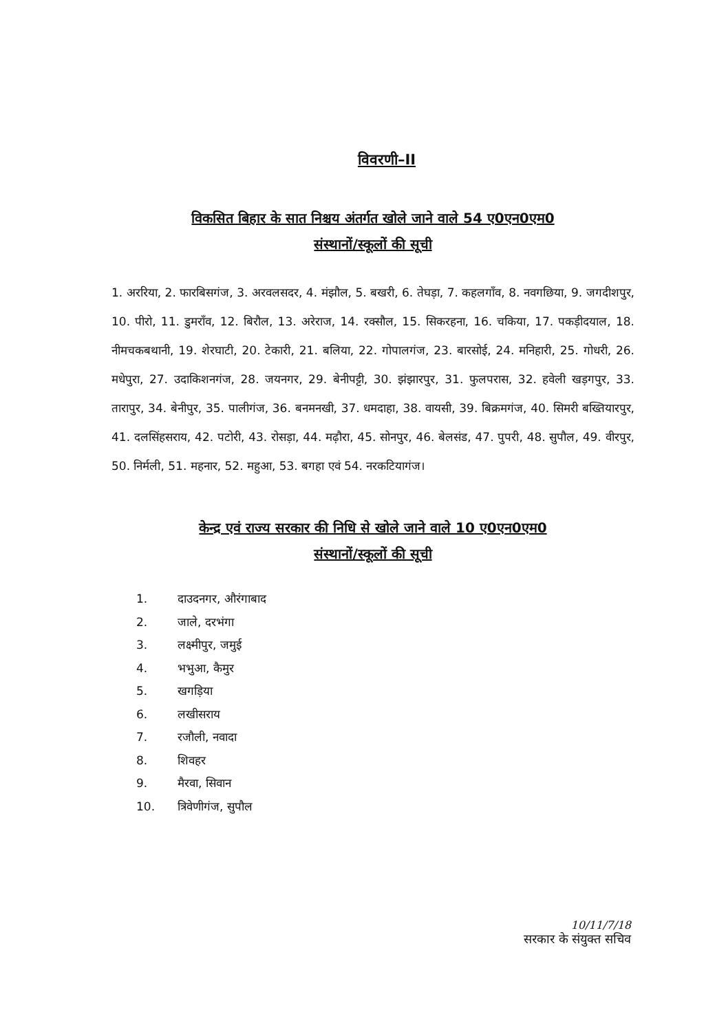विवरणी–II
विकसित बिहार के सात निश्चय अंतर्गत खोले जाने वाले 54 ए0एन0एम0
संस्थानों/स्कूलों की सूची
1. अररिया, 2. फारबिसगंज, 3. अरवलसदर, 4. मंझौल, 5. बखरी, 6. तेघड़ा, 7. कहलगाँव, 8. नवगछिया, 9. जगदीशपुर, 10. पीरो, 11. डुमरॉंव, 12. बिरौल, 13. अरेराज, 14. रक्सौल, 15. सिकरहना, 16. चकिया, 17. पकड़ीदयाल, 18. नीमचकबथानी, 19. शेरघाटी, 20. टेकारी, 21. बलिया, 22. गोपालगंज, 23. बारसोई, 24. मनिहारी, 25. गोधरी, 26. मधेपुरा, 27. उदाकिशनगंज, 28. जयनगर, 29. बेनीपट्टी, 30. झंझारपुर, 31. फुलपरास, 32. हवेली खड़गपुर, 33. तारापुर, 34. बेनीपुर, 35. पालीगंज, 36. बनमनखी, 37. धमदाहा, 38. वायसी, 39. बिक्रमगंज, 40. सिमरी बख्तियारपुर, 41. दलसिंहसराय, 42. पटोरी, 43. रोसड़ा, 44. मढ़ौरा, 45. सोनपुर, 46. बेलसंड, 47. पुपरी, 48. सुपौल, 49. वीरपुर, 50. निर्मली, 51. महनार, 52. महुआ, 53. बगहा एवं 54. नरकटियागंज।
केन्द्र एवं राज्य सरकार की निधि से खोले जाने वाले 10 ए0एन0एम0
संस्थानों/स्कूलों की सूची
1. दाउदनगर, औरंगाबाद
2. जाले, दरभंगा
3. लक्ष्मीपुर, जमुई
4. भभुआ, कैमुर
5. खगड़िया
6. लखीसराय
7. रजौली, नवादा
8. शिवहर
9. मैरवा, सिवान
10. त्रिवेणीगंज, सुपौल
10/11/7/18
सरकार के संयुक्त सचिव